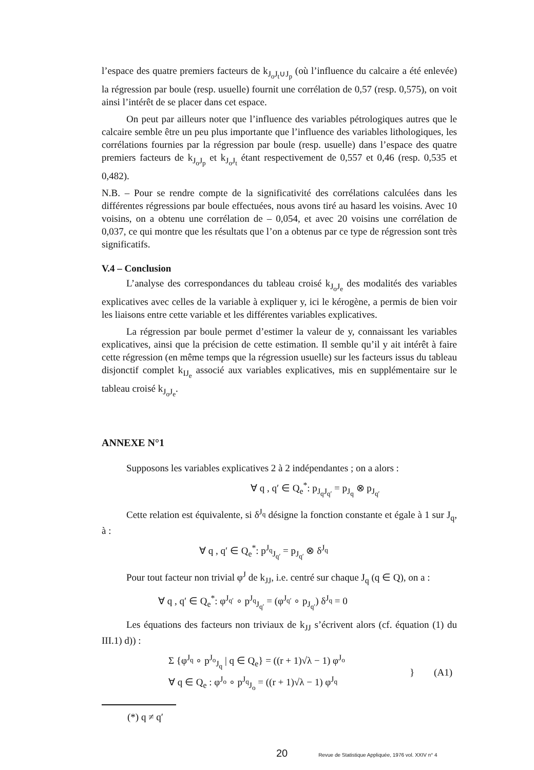l’espace des quatre premiers facteurs de k<sub>J<sub>o</sub>J<sub>t</sub>∪J<sub>p</sub></sub> (où l’influence du calcaire a été enlevée) la régression par boule (resp. usuelle) fournit une corrélation de 0,57 (resp. 0,575), on voit ainsi l’intérêt de se placer dans cet espace.
On peut par ailleurs noter que l’influence des variables pétrologiques autres que le calcaire semble être un peu plus importante que l’influence des variables lithologiques, les corrélations fournies par la régression par boule (resp. usuelle) dans l’espace des quatre premiers facteurs de k<sub>J<sub>o</sub>J<sub>p</sub></sub> et k<sub>J<sub>o</sub>J<sub>t</sub></sub> étant respectivement de 0,557 et 0,46 (resp. 0,535 et 0,482).
N.B. – Pour se rendre compte de la significativité des corrélations calculées dans les différentes régressions par boule effectuées, nous avons tiré au hasard les voisins. Avec 10 voisins, on a obtenu une corrélation de – 0,054, et avec 20 voisins une corrélation de 0,037, ce qui montre que les résultats que l’on a obtenus par ce type de régression sont très significatifs.
V.4 – Conclusion
L’analyse des correspondances du tableau croisé k<sub>J<sub>o</sub>J<sub>e</sub></sub> des modalités des variables explicatives avec celles de la variable à expliquer y, ici le kérogène, a permis de bien voir les liaisons entre cette variable et les différentes variables explicatives.
La régression par boule permet d’estimer la valeur de y, connaissant les variables explicatives, ainsi que la précision de cette estimation. Il semble qu’il y ait intérêt à faire cette régression (en même temps que la régression usuelle) sur les facteurs issus du tableau disjonctif complet k<sub>IJ<sub>e</sub></sub> associé aux variables explicatives, mis en supplémentaire sur le tableau croisé k<sub>J<sub>o</sub>J<sub>e</sub></sub>.
ANNEXE N°1
Supposons les variables explicatives 2 à 2 indépendantes ; on a alors :
∀ q , q′ ∈ Q<sub>e</sub><sup>*</sup>: p<sub>J<sub>q</sub>J<sub>q′</sub></sub> = p<sub>J<sub>q</sub></sub> ⊗ p<sub>J<sub>q′</sub></sub>
Cette relation est équivalente, si δ<sup>J<sub>q</sub></sup> désigne la fonction constante et égale à 1 sur J<sub>q</sub>, à :
∀ q , q′ ∈ Q<sub>e</sub><sup>*</sup>: p<sup>J<sub>q</sub></sup><sub>J<sub>q′</sub></sub> = p<sub>J<sub>q′</sub></sub> ⊗ δ<sup>J<sub>q</sub></sup>
Pour tout facteur non trivial φ<sup>J</sup> de k<sub>JJ</sub>, i.e. centré sur chaque J<sub>q</sub> (q ∈ Q), on a :
∀ q , q′ ∈ Q<sub>e</sub><sup>*</sup>: φ<sup>J<sub>q′</sub></sup> ∘ p<sup>J<sub>q</sub></sup><sub>J<sub>q′</sub></sub> = (φ<sup>J<sub>q′</sub></sup> ∘ p<sub>J<sub>q′</sub></sub>) δ<sup>J<sub>q</sub></sup> = 0
Les équations des facteurs non triviaux de k<sub>JJ</sub> s’écrivent alors (cf. équation (1) du III.1) d)) :
Σ {φ<sup>J<sub>q</sub></sup> ∘ p<sup>J<sub>o</sub></sup><sub>J<sub>q</sub></sub> | q ∈ Q<sub>e</sub>} = ((r + 1)√λ − 1) φ<sup>J<sub>o</sub></sup>
∀ q ∈ Q<sub>e</sub> : φ<sup>J<sub>o</sub></sup> ∘ p<sup>J<sub>q</sub></sup><sub>J<sub>o</sub></sub> = ((r + 1)√λ − 1) φ<sup>J<sub>q</sub></sup>
} (A1)
(*) q ≠ q′
20 Revue de Statistique Appliquée, 1976 vol. XXIV n° 4